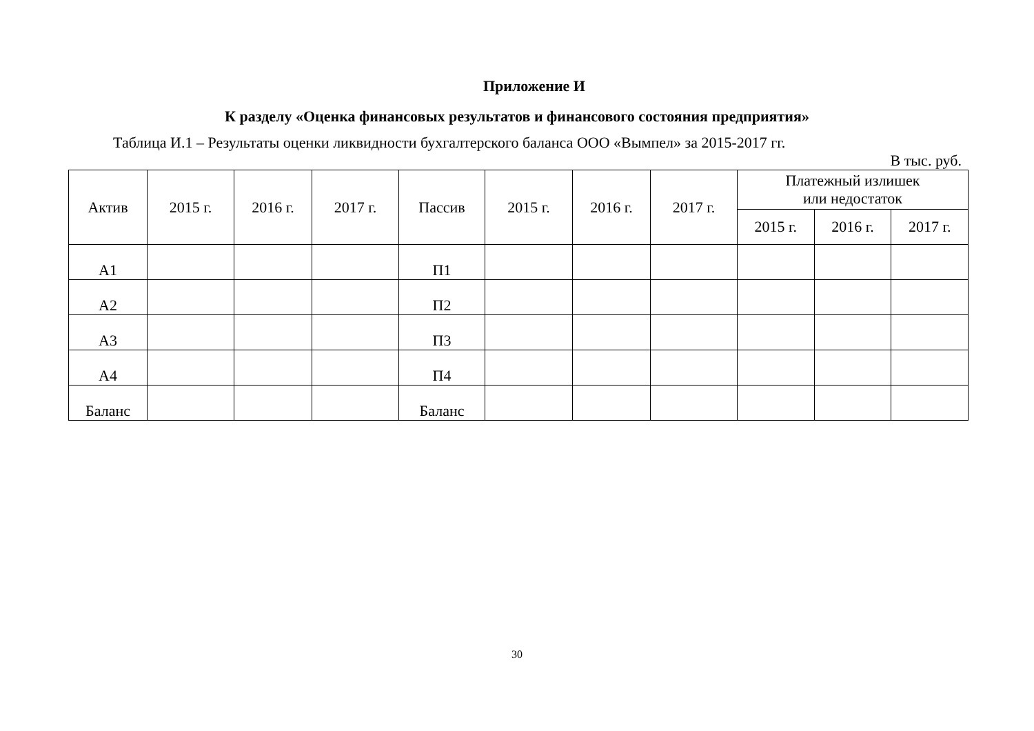Приложение И
К разделу «Оценка финансовых результатов и финансового состояния предприятия»
Таблица И.1 – Результаты оценки ликвидности бухгалтерского баланса ООО «Вымпел» за 2015-2017 гг.
В тыс. руб.
| Актив | 2015 г. | 2016 г. | 2017 г. | Пассив | 2015 г. | 2016 г. | 2017 г. | Платежный излишек или недостаток | | |
| --- | --- | --- | --- | --- | --- | --- | --- | --- | --- | --- |
| | | | | | | | | 2015 г. | 2016 г. | 2017 г. |
| А1 | | | | П1 | | | | | | |
| А2 | | | | П2 | | | | | | |
| А3 | | | | П3 | | | | | | |
| А4 | | | | П4 | | | | | | |
| Баланс | | | | Баланс | | | | | | |
30